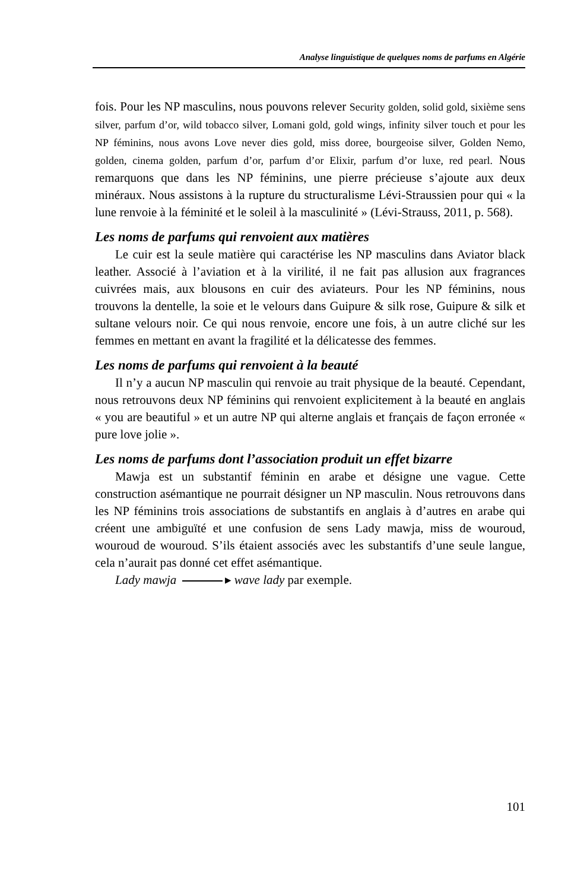Analyse linguistique de quelques noms de parfums en Algérie
fois. Pour les NP masculins, nous pouvons relever Security golden, solid gold, sixième sens silver, parfum d’or, wild tobacco silver, Lomani gold, gold wings, infinity silver touch et pour les NP féminins, nous avons Love never dies gold, miss doree, bourgeoise silver, Golden Nemo, golden, cinema golden, parfum d’or, parfum d’or Elixir, parfum d’or luxe, red pearl. Nous remarquons que dans les NP féminins, une pierre précieuse s’ajoute aux deux minéraux. Nous assistons à la rupture du structuralisme Lévi-Straussien pour qui « la lune renvoie à la féminité et le soleil à la masculinité » (Lévi-Strauss, 2011, p. 568).
Les noms de parfums qui renvoient aux matières
Le cuir est la seule matière qui caractérise les NP masculins dans Aviator black leather. Associé à l’aviation et à la virilité, il ne fait pas allusion aux fragrances cuivrées mais, aux blousons en cuir des aviateurs. Pour les NP féminins, nous trouvons la dentelle, la soie et le velours dans Guipure & silk rose, Guipure & silk et sultane velours noir. Ce qui nous renvoie, encore une fois, à un autre cliché sur les femmes en mettant en avant la fragilité et la délicatesse des femmes.
Les noms de parfums qui renvoient à la beauté
Il n’y a aucun NP masculin qui renvoie au trait physique de la beauté. Cependant, nous retrouvons deux NP féminins qui renvoient explicitement à la beauté en anglais « you are beautiful » et un autre NP qui alterne anglais et français de façon erronée « pure love jolie ».
Les noms de parfums dont l’association produit un effet bizarre
Mawja est un substantif féminin en arabe et désigne une vague. Cette construction asémantique ne pourrait désigner un NP masculin. Nous retrouvons dans les NP féminins trois associations de substantifs en anglais à d’autres en arabe qui créent une ambiguïté et une confusion de sens Lady mawja, miss de wouroud, wouroud de wouroud. S’ils étaient associés avec les substantifs d’une seule langue, cela n’aurait pas donné cet effet asémantique.
Lady mawja ▸ wave lady par exemple.
101